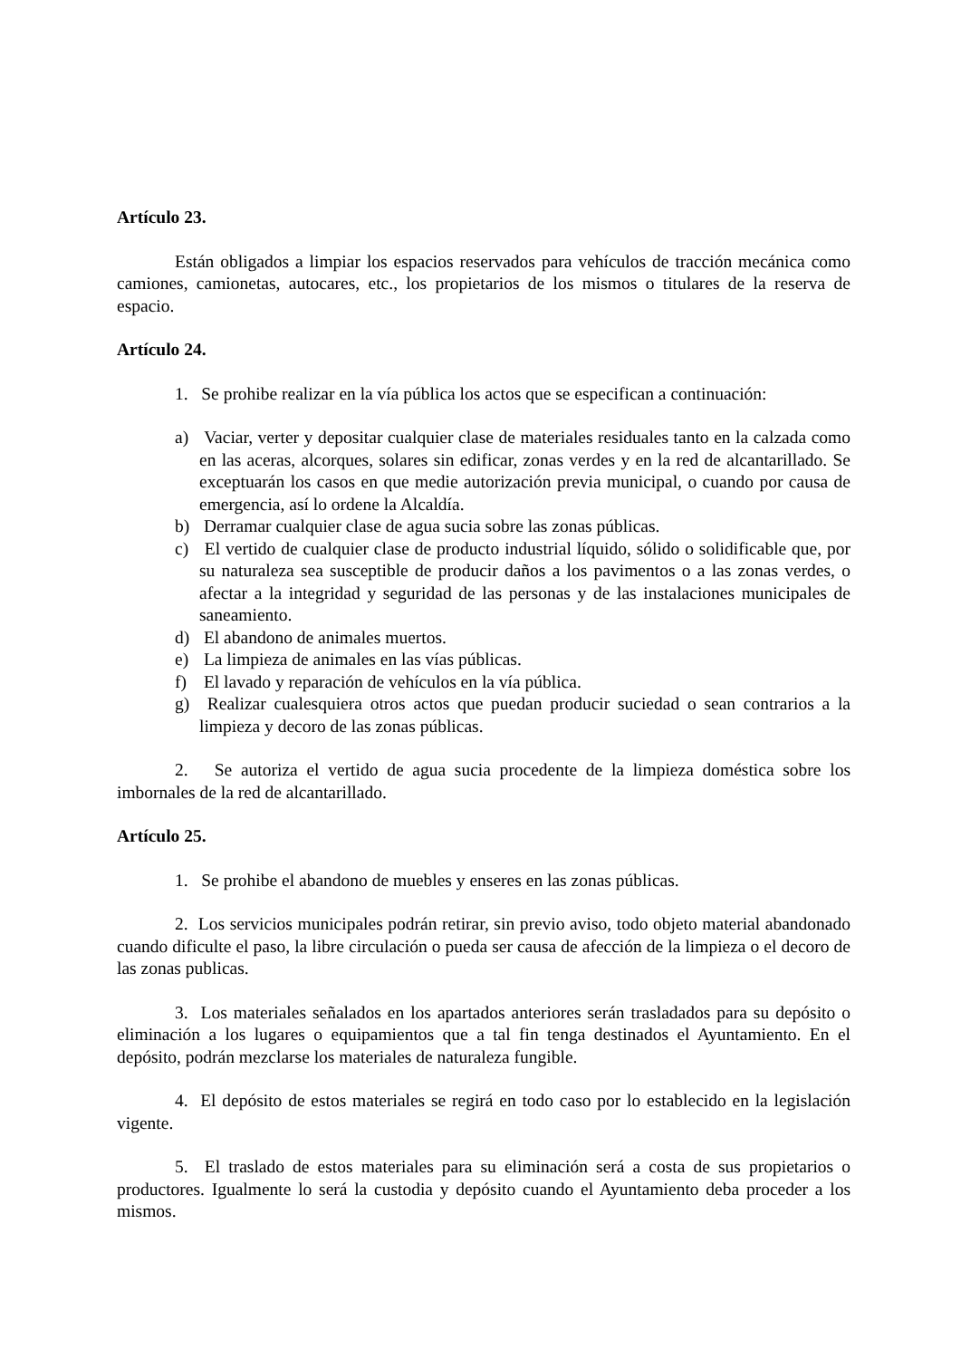Artículo 23.
Están obligados a limpiar los espacios reservados para vehículos de tracción mecánica como camiones, camionetas, autocares, etc., los propietarios de los mismos o titulares de la reserva de espacio.
Artículo 24.
1. Se prohibe realizar en la vía pública los actos que se especifican a continuación:
a) Vaciar, verter y depositar cualquier clase de materiales residuales tanto en la calzada como en las aceras, alcorques, solares sin edificar, zonas verdes y en la red de alcantarillado. Se exceptuarán los casos en que medie autorización previa municipal, o cuando por causa de emergencia, así lo ordene la Alcaldía.
b) Derramar cualquier clase de agua sucia sobre las zonas públicas.
c) El vertido de cualquier clase de producto industrial líquido, sólido o solidificable que, por su naturaleza sea susceptible de producir daños a los pavimentos o a las zonas verdes, o afectar a la integridad y seguridad de las personas y de las instalaciones municipales de saneamiento.
d) El abandono de animales muertos.
e) La limpieza de animales en las vías públicas.
f) El lavado y reparación de vehículos en la vía pública.
g) Realizar cualesquiera otros actos que puedan producir suciedad o sean contrarios a la limpieza y decoro de las zonas públicas.
2. Se autoriza el vertido de agua sucia procedente de la limpieza doméstica sobre los imbornales de la red de alcantarillado.
Artículo 25.
1. Se prohibe el abandono de muebles y enseres en las zonas públicas.
2. Los servicios municipales podrán retirar, sin previo aviso, todo objeto material abandonado cuando dificulte el paso, la libre circulación o pueda ser causa de afección de la limpieza o el decoro de las zonas publicas.
3. Los materiales señalados en los apartados anteriores serán trasladados para su depósito o eliminación a los lugares o equipamientos que a tal fin tenga destinados el Ayuntamiento. En el depósito, podrán mezclarse los materiales de naturaleza fungible.
4. El depósito de estos materiales se regirá en todo caso por lo establecido en la legislación vigente.
5. El traslado de estos materiales para su eliminación será a costa de sus propietarios o productores. Igualmente lo será la custodia y depósito cuando el Ayuntamiento deba proceder a los mismos.